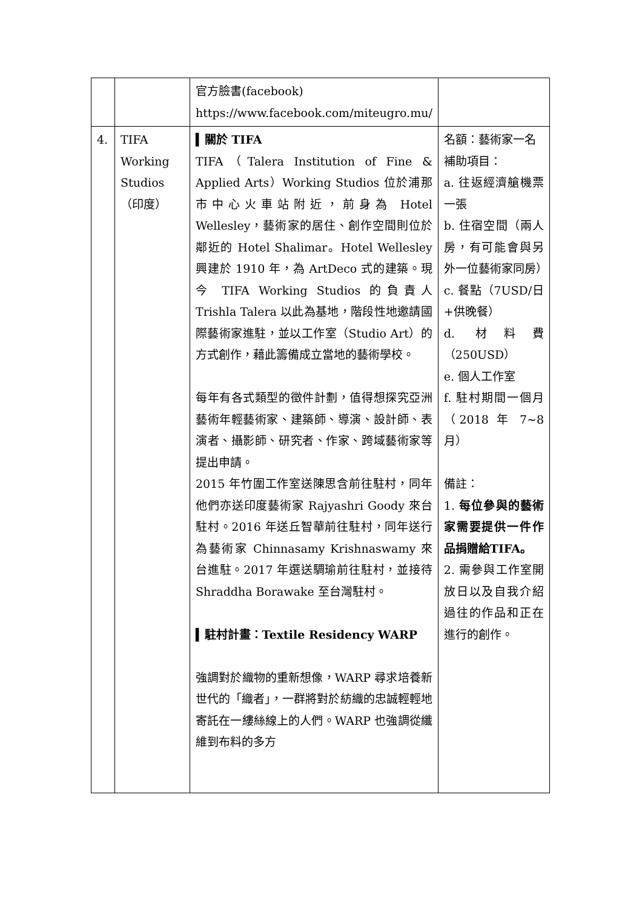| | | 官方臉書(facebook) https://www.facebook.com/miteugro.mu/ | |
| 4. | TIFA Working Studios （印度） | ▍關於 TIFA TIFA（Talera Institution of Fine & Applied Arts）Working Studios 位於浦那市中心火車站附近，前身為 Hotel Wellesley，藝術家的居住、創作空間則位於鄰近的 Hotel Shalimar。Hotel Wellesley 興建於 1910 年，為 ArtDeco 式的建築。現今 TIFA Working Studios 的負責人 Trishla Talera 以此為基地，階段性地邀請國際藝術家進駐，並以工作室（Studio Art）的方式創作，藉此籌備成立當地的藝術學校。 每年有各式類型的徵件計劃，值得想探究亞洲藝術年輕藝術家、建築師、導演、設計師、表演者、攝影師、研究者、作家、跨域藝術家等提出申請。 2015 年竹圍工作室送陳思含前往駐村，同年他們亦送印度藝術家 Rajyashri Goody 來台駐村。2016 年送丘智華前往駐村，同年送行為藝術家 Chinnasamy Krishnaswamy 來台進駐。2017 年選送騆瑜前往駐村，並接待 Shraddha Borawake 至台灣駐村。 ▍駐村計畫：Textile Residency WARP 強調對於織物的重新想像，WARP 尋求培養新世代的「織者」，一群將對於紡織的忠誠輕輕地寄託在一縷絲線上的人們。WARP 也強調從纖維到布料的多方 | 名額：藝術家一名 補助項目： a. 往返經濟艙機票一張 b. 住宿空間（兩人房，有可能會與另外一位藝術家同房） c. 餐點（7USD/日+供晚餐） d. 材料費（250USD） e. 個人工作室 f. 駐村期間一個月（2018 年 7~8 月） 備註： 1. 每位參與的藝術家需要提供一件作品捐贈給TIFA。 2. 需參與工作室開放日以及自我介紹過往的作品和正在進行的創作。 |